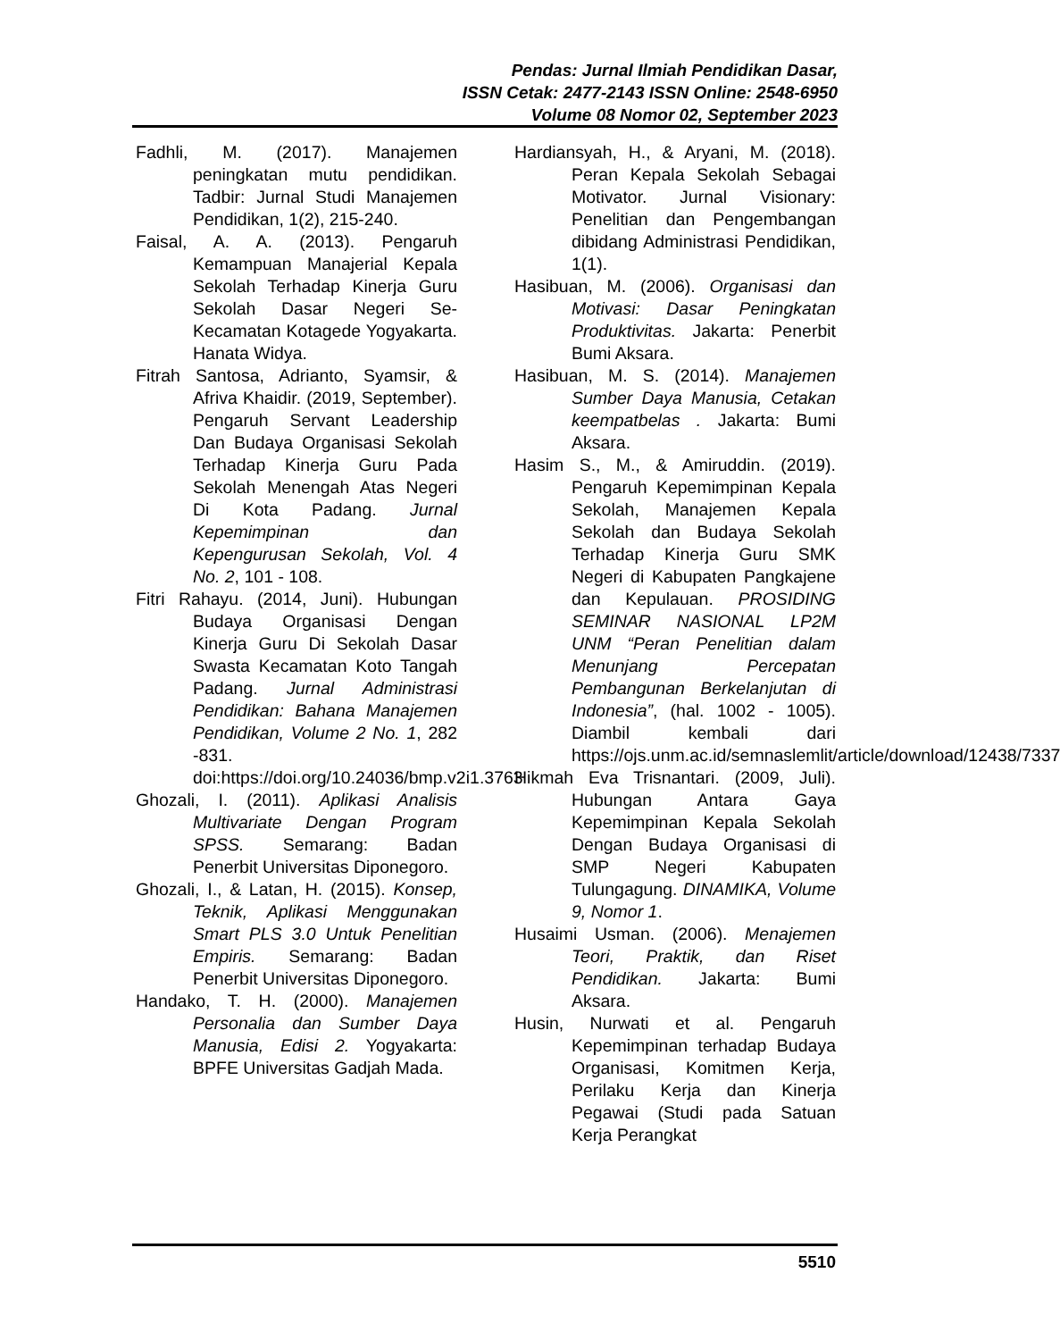Pendas: Jurnal Ilmiah Pendidikan Dasar,
ISSN Cetak: 2477-2143 ISSN Online: 2548-6950
Volume 08 Nomor 02, September 2023
Fadhli, M. (2017). Manajemen peningkatan mutu pendidikan. Tadbir: Jurnal Studi Manajemen Pendidikan, 1(2), 215-240.
Faisal, A. A. (2013). Pengaruh Kemampuan Manajerial Kepala Sekolah Terhadap Kinerja Guru Sekolah Dasar Negeri Se-Kecamatan Kotagede Yogyakarta. Hanata Widya.
Fitrah Santosa, Adrianto, Syamsir, & Afriva Khaidir. (2019, September). Pengaruh Servant Leadership Dan Budaya Organisasi Sekolah Terhadap Kinerja Guru Pada Sekolah Menengah Atas Negeri Di Kota Padang. Jurnal Kepemimpinan dan Kepengurusan Sekolah, Vol. 4 No. 2, 101 - 108.
Fitri Rahayu. (2014, Juni). Hubungan Budaya Organisasi Dengan Kinerja Guru Di Sekolah Dasar Swasta Kecamatan Koto Tangah Padang. Jurnal Administrasi Pendidikan: Bahana Manajemen Pendidikan, Volume 2 No. 1, 282 -831. doi:https://doi.org/10.24036/bmp.v2i1.3763
Ghozali, I. (2011). Aplikasi Analisis Multivariate Dengan Program SPSS. Semarang: Badan Penerbit Universitas Diponegoro.
Ghozali, I., & Latan, H. (2015). Konsep, Teknik, Aplikasi Menggunakan Smart PLS 3.0 Untuk Penelitian Empiris. Semarang: Badan Penerbit Universitas Diponegoro.
Handako, T. H. (2000). Manajemen Personalia dan Sumber Daya Manusia, Edisi 2. Yogyakarta: BPFE Universitas Gadjah Mada.
Hardiansyah, H., & Aryani, M. (2018). Peran Kepala Sekolah Sebagai Motivator. Jurnal Visionary: Penelitian dan Pengembangan dibidang Administrasi Pendidikan, 1(1).
Hasibuan, M. (2006). Organisasi dan Motivasi: Dasar Peningkatan Produktivitas. Jakarta: Penerbit Bumi Aksara.
Hasibuan, M. S. (2014). Manajemen Sumber Daya Manusia, Cetakan keempatbelas . Jakarta: Bumi Aksara.
Hasim S., M., & Amiruddin. (2019). Pengaruh Kepemimpinan Kepala Sekolah, Manajemen Kepala Sekolah dan Budaya Sekolah Terhadap Kinerja Guru SMK Negeri di Kabupaten Pangkajene dan Kepulauan. PROSIDING SEMINAR NASIONAL LP2M UNM “Peran Penelitian dalam Menunjang Percepatan Pembangunan Berkelanjutan di Indonesia”, (hal. 1002 - 1005). Diambil kembali dari https://ojs.unm.ac.id/semnaslemlit/article/download/12438/7337
Hikmah Eva Trisnantari. (2009, Juli). Hubungan Antara Gaya Kepemimpinan Kepala Sekolah Dengan Budaya Organisasi di SMP Negeri Kabupaten Tulungagung. DINAMIKA, Volume 9, Nomor 1.
Husaimi Usman. (2006). Menajemen Teori, Praktik, dan Riset Pendidikan. Jakarta: Bumi Aksara.
Husin, Nurwati et al. Pengaruh Kepemimpinan terhadap Budaya Organisasi, Komitmen Kerja, Perilaku Kerja dan Kinerja Pegawai (Studi pada Satuan Kerja Perangkat
5510